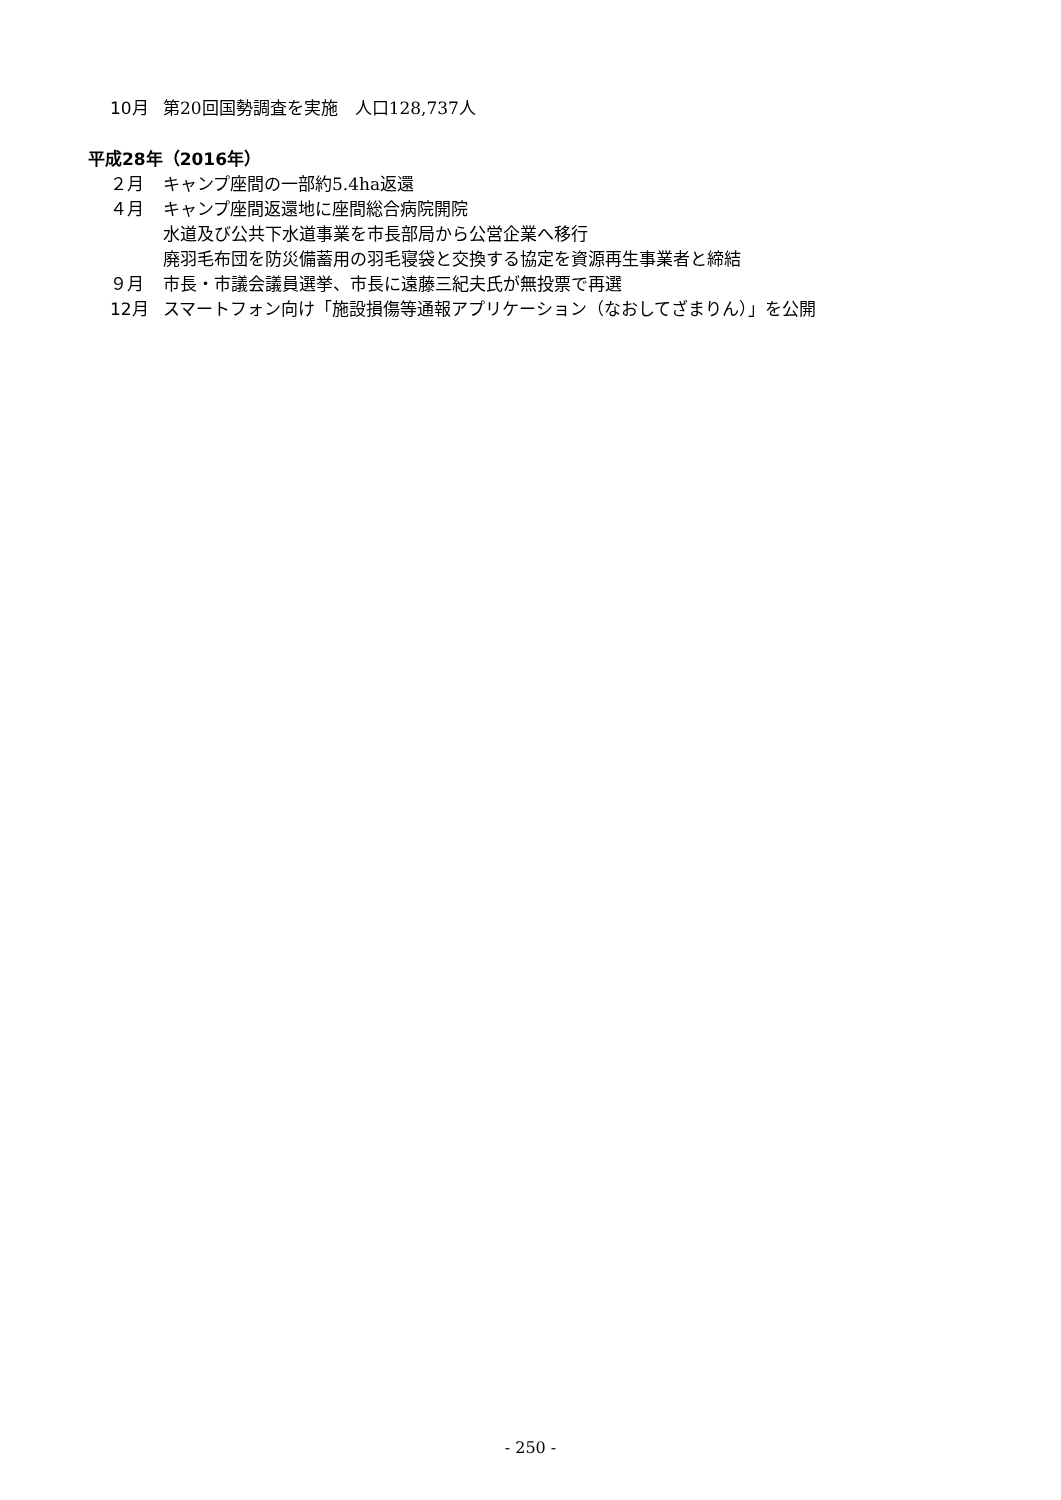10月 第20回国勢調査を実施　人口128,737人
平成28年（2016年）
２月 キャンプ座間の一部約5.4ha返還
４月 キャンプ座間返還地に座間総合病院開院
水道及び公共下水道事業を市長部局から公営企業へ移行
廃羽毛布団を防災備蓄用の羽毛寝袋と交換する協定を資源再生事業者と締結
９月 市長・市議会議員選挙、市長に遠藤三紀夫氏が無投票で再選
12月 スマートフォン向け「施設損傷等通報アプリケーション（なおしてざまりん）」を公開
- 250 -